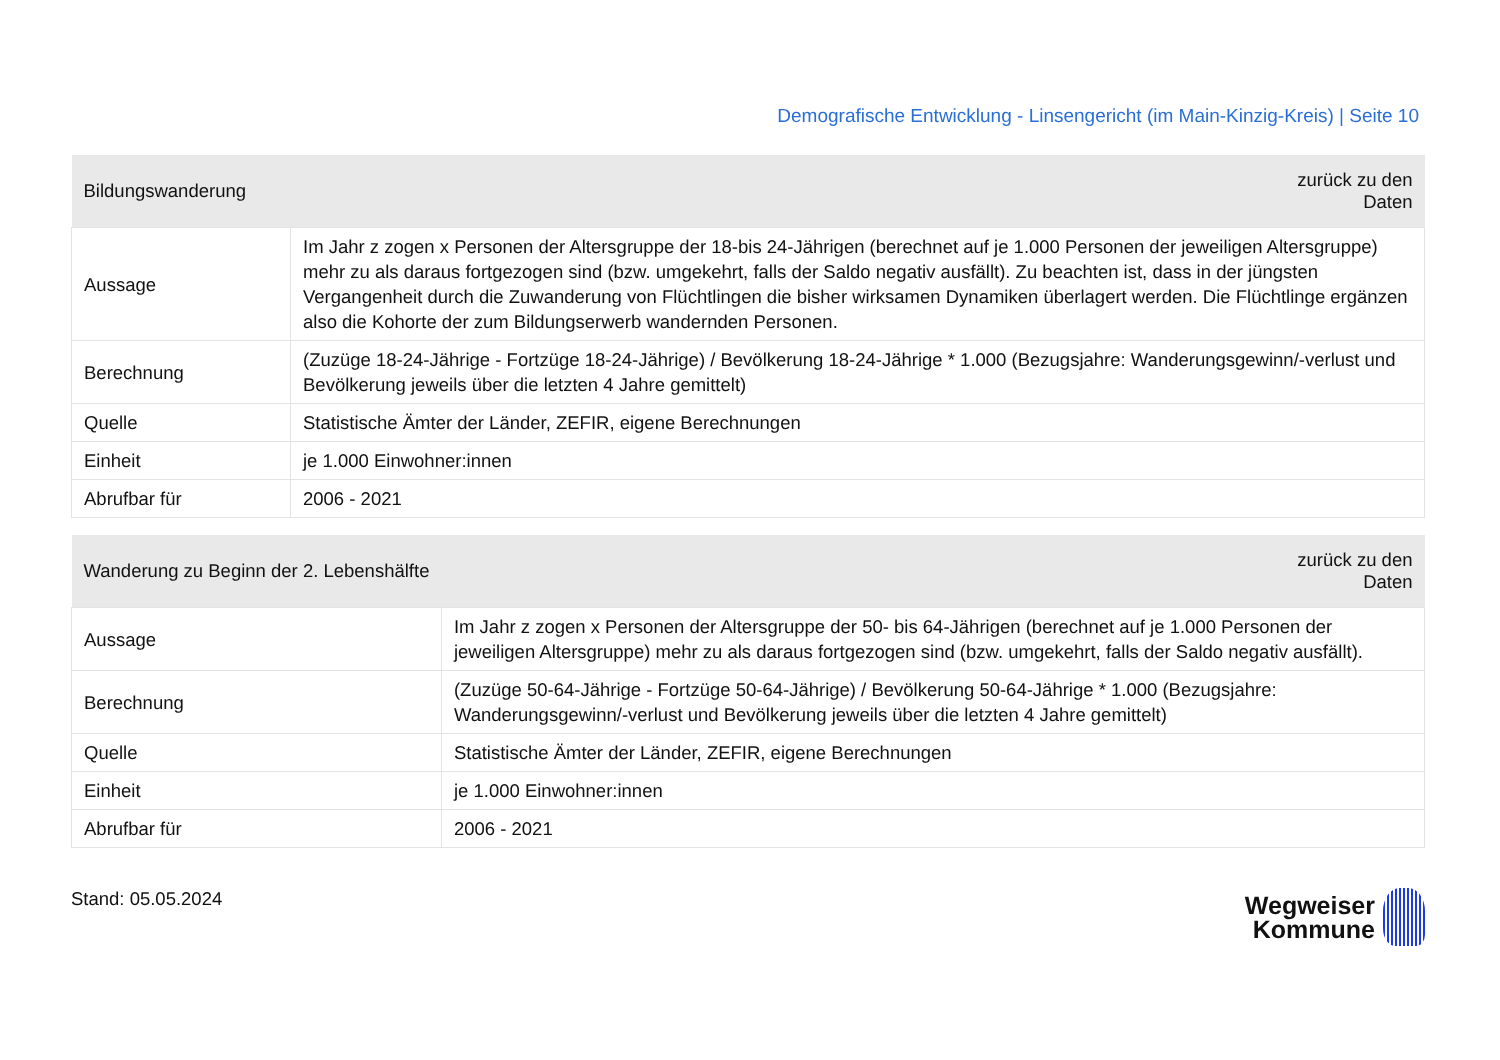Demografische Entwicklung - Linsengericht (im Main-Kinzig-Kreis) | Seite 10
| Bildungswanderung | zurück zu den Daten |
| --- | --- |
| Aussage | Im Jahr z zogen x Personen der Altersgruppe der 18-bis 24-Jährigen (berechnet auf je 1.000 Personen der jeweiligen Altersgruppe) mehr zu als daraus fortgezogen sind (bzw. umgekehrt, falls der Saldo negativ ausfällt). Zu beachten ist, dass in der jüngsten Vergangenheit durch die Zuwanderung von Flüchtlingen die bisher wirksamen Dynamiken überlagert werden. Die Flüchtlinge ergänzen also die Kohorte der zum Bildungserwerb wandernden Personen. |
| Berechnung | (Zuzüge 18-24-Jährige - Fortzüge 18-24-Jährige) / Bevölkerung 18-24-Jährige * 1.000 (Bezugsjahre: Wanderungsgewinn/-verlust und Bevölkerung jeweils über die letzten 4 Jahre gemittelt) |
| Quelle | Statistische Ämter der Länder, ZEFIR, eigene Berechnungen |
| Einheit | je 1.000 Einwohner:innen |
| Abrufbar für | 2006 - 2021 |
| Wanderung zu Beginn der 2. Lebenshälfte | zurück zu den Daten |
| --- | --- |
| Aussage | Im Jahr z zogen x Personen der Altersgruppe der 50- bis 64-Jährigen (berechnet auf je 1.000 Personen der jeweiligen Altersgruppe) mehr zu als daraus fortgezogen sind (bzw. umgekehrt, falls der Saldo negativ ausfällt). |
| Berechnung | (Zuzüge 50-64-Jährige - Fortzüge 50-64-Jährige) / Bevölkerung 50-64-Jährige * 1.000 (Bezugsjahre: Wanderungsgewinn/-verlust und Bevölkerung jeweils über die letzten 4 Jahre gemittelt) |
| Quelle | Statistische Ämter der Länder, ZEFIR, eigene Berechnungen |
| Einheit | je 1.000 Einwohner:innen |
| Abrufbar für | 2006 - 2021 |
Stand: 05.05.2024
Wegweiser
Kommune